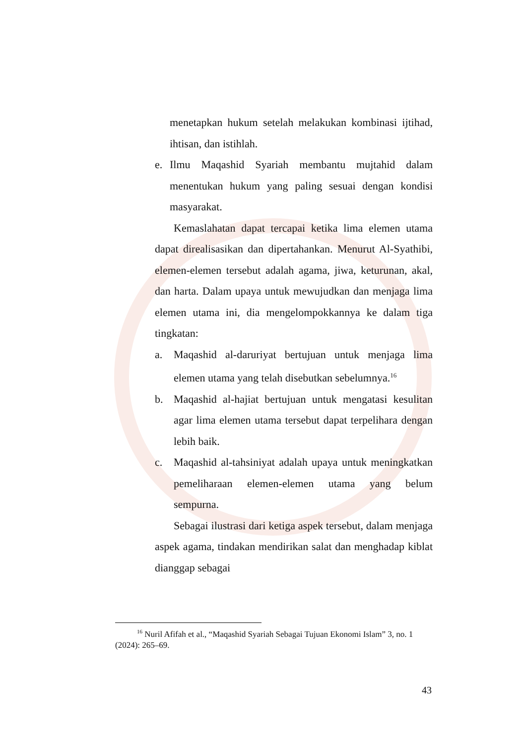menetapkan hukum setelah melakukan kombinasi ijtihad, ihtisan, dan istihlah.
e. Ilmu Maqashid Syariah membantu mujtahid dalam menentukan hukum yang paling sesuai dengan kondisi masyarakat.
Kemaslahatan dapat tercapai ketika lima elemen utama dapat direalisasikan dan dipertahankan. Menurut Al-Syathibi, elemen-elemen tersebut adalah agama, jiwa, keturunan, akal, dan harta. Dalam upaya untuk mewujudkan dan menjaga lima elemen utama ini, dia mengelompokkannya ke dalam tiga tingkatan:
a. Maqashid al-daruriyat bertujuan untuk menjaga lima elemen utama yang telah disebutkan sebelumnya.<sup>16</sup>
b. Maqashid al-hajiat bertujuan untuk mengatasi kesulitan agar lima elemen utama tersebut dapat terpelihara dengan lebih baik.
c. Maqashid al-tahsiniyat adalah upaya untuk meningkatkan pemeliharaan elemen-elemen utama yang belum sempurna.
Sebagai ilustrasi dari ketiga aspek tersebut, dalam menjaga aspek agama, tindakan mendirikan salat dan menghadap kiblat dianggap sebagai
<sup>16</sup> Nuril Afifah et al., “Maqashid Syariah Sebagai Tujuan Ekonomi Islam” 3, no. 1 (2024): 265–69.
43